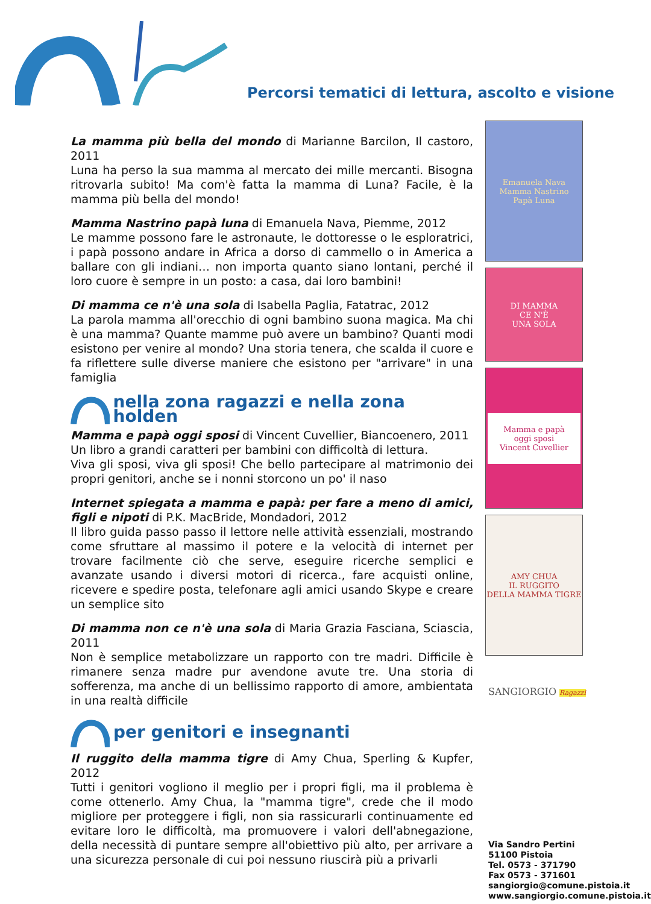Percorsi tematici di lettura, ascolto e visione
La mamma più bella del mondo di Marianne Barcilon, Il castoro, 2011
Luna ha perso la sua mamma al mercato dei mille mercanti. Bisogna ritrovarla subito! Ma com'è fatta la mamma di Luna? Facile, è la mamma più bella del mondo!
Mamma Nastrino papà luna di Emanuela Nava, Piemme, 2012
Le mamme possono fare le astronaute, le dottoresse o le esploratrici, i papà possono andare in Africa a dorso di cammello o in America a ballare con gli indiani… non importa quanto siano lontani, perché il loro cuore è sempre in un posto: a casa, dai loro bambini!
Di mamma ce n'è una sola di Isabella Paglia, Fatatrac, 2012
La parola mamma all'orecchio di ogni bambino suona magica. Ma chi è una mamma? Quante mamme può avere un bambino? Quanti modi esistono per venire al mondo? Una storia tenera, che scalda il cuore e fa riflettere sulle diverse maniere che esistono per "arrivare" in una famiglia
nella zona ragazzi e nella zona holden
Mamma e papà oggi sposi di Vincent Cuvellier, Biancoenero, 2011
Un libro a grandi caratteri per bambini con difficoltà di lettura.
Viva gli sposi, viva gli sposi! Che bello partecipare al matrimonio dei propri genitori, anche se i nonni storcono un po' il naso
Internet spiegata a mamma e papà: per fare a meno di amici, figli e nipoti di P.K. MacBride, Mondadori, 2012
Il libro guida passo passo il lettore nelle attività essenziali, mostrando come sfruttare al massimo il potere e la velocità di internet per trovare facilmente ciò che serve, eseguire ricerche semplici e avanzate usando i diversi motori di ricerca., fare acquisti online, ricevere e spedire posta, telefonare agli amici usando Skype e creare un semplice sito
Di mamma non ce n'è una sola di Maria Grazia Fasciana, Sciascia, 2011
Non è semplice metabolizzare un rapporto con tre madri. Difficile è rimanere senza madre pur avendone avute tre. Una storia di sofferenza, ma anche di un bellissimo rapporto di amore, ambientata in una realtà difficile
per genitori e insegnanti
Il ruggito della mamma tigre di Amy Chua, Sperling & Kupfer, 2012
Tutti i genitori vogliono il meglio per i propri figli, ma il problema è come ottenerlo. Amy Chua, la "mamma tigre", crede che il modo migliore per proteggere i figli, non sia rassicurarli continuamente ed evitare loro le difficoltà, ma promuovere i valori dell'abnegazione, della necessità di puntare sempre all'obiettivo più alto, per arrivare a una sicurezza personale di cui poi nessuno riuscirà più a privarli
Emanuela Nava
Mamma Nastrino
Papà Luna
DI MAMMA
CE N'È
UNA SOLA
Mamma e papà
oggi sposi
Vincent Cuvellier
AMY CHUA
IL RUGGITO
DELLA MAMMA TIGRE
SANGIORGIO Ragazzi
Via Sandro Pertini
51100 Pistoia
Tel. 0573 - 371790
Fax 0573 - 371601
sangiorgio@comune.pistoia.it
www.sangiorgio.comune.pistoia.it